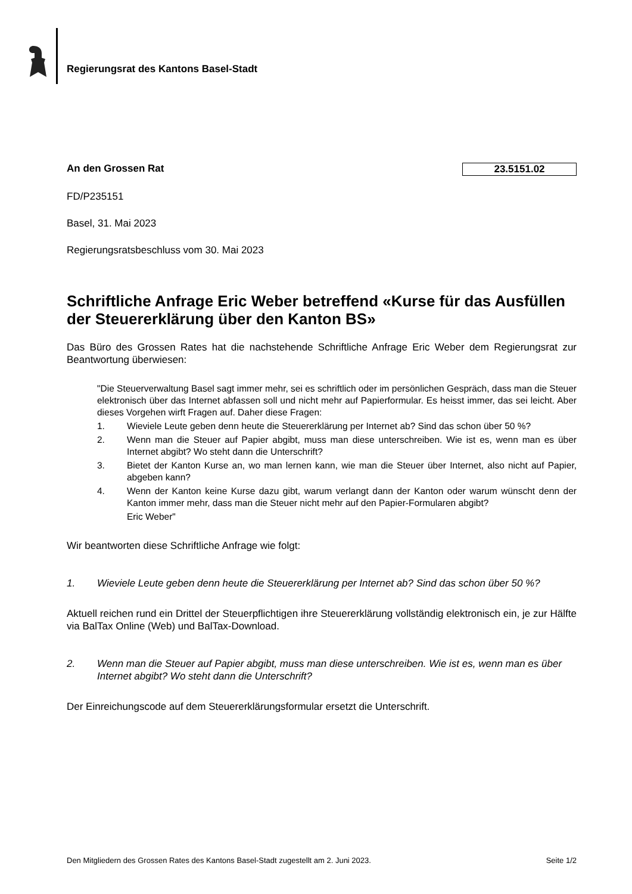Regierungsrat des Kantons Basel-Stadt
An den Grossen Rat 23.5151.02
FD/P235151
Basel, 31. Mai 2023
Regierungsratsbeschluss vom 30. Mai 2023
Schriftliche Anfrage Eric Weber betreffend «Kurse für das Ausfüllen der Steuererklärung über den Kanton BS»
Das Büro des Grossen Rates hat die nachstehende Schriftliche Anfrage Eric Weber dem Regierungsrat zur Beantwortung überwiesen:
"Die Steuerverwaltung Basel sagt immer mehr, sei es schriftlich oder im persönlichen Gespräch, dass man die Steuer elektronisch über das Internet abfassen soll und nicht mehr auf Papierformular. Es heisst immer, das sei leicht. Aber dieses Vorgehen wirft Fragen auf. Daher diese Fragen:
1. Wieviele Leute geben denn heute die Steuererklärung per Internet ab? Sind das schon über 50 %?
2. Wenn man die Steuer auf Papier abgibt, muss man diese unterschreiben. Wie ist es, wenn man es über Internet abgibt? Wo steht dann die Unterschrift?
3. Bietet der Kanton Kurse an, wo man lernen kann, wie man die Steuer über Internet, also nicht auf Papier, abgeben kann?
4. Wenn der Kanton keine Kurse dazu gibt, warum verlangt dann der Kanton oder warum wünscht denn der Kanton immer mehr, dass man die Steuer nicht mehr auf den Papier-Formularen abgibt?
Eric Weber"
Wir beantworten diese Schriftliche Anfrage wie folgt:
1. Wieviele Leute geben denn heute die Steuererklärung per Internet ab? Sind das schon über 50 %?
Aktuell reichen rund ein Drittel der Steuerpflichtigen ihre Steuererklärung vollständig elektronisch ein, je zur Hälfte via BalTax Online (Web) und BalTax-Download.
2. Wenn man die Steuer auf Papier abgibt, muss man diese unterschreiben. Wie ist es, wenn man es über Internet abgibt? Wo steht dann die Unterschrift?
Der Einreichungscode auf dem Steuererklärungsformular ersetzt die Unterschrift.
Den Mitgliedern des Grossen Rates des Kantons Basel-Stadt zugestellt am 2. Juni 2023. Seite 1/2